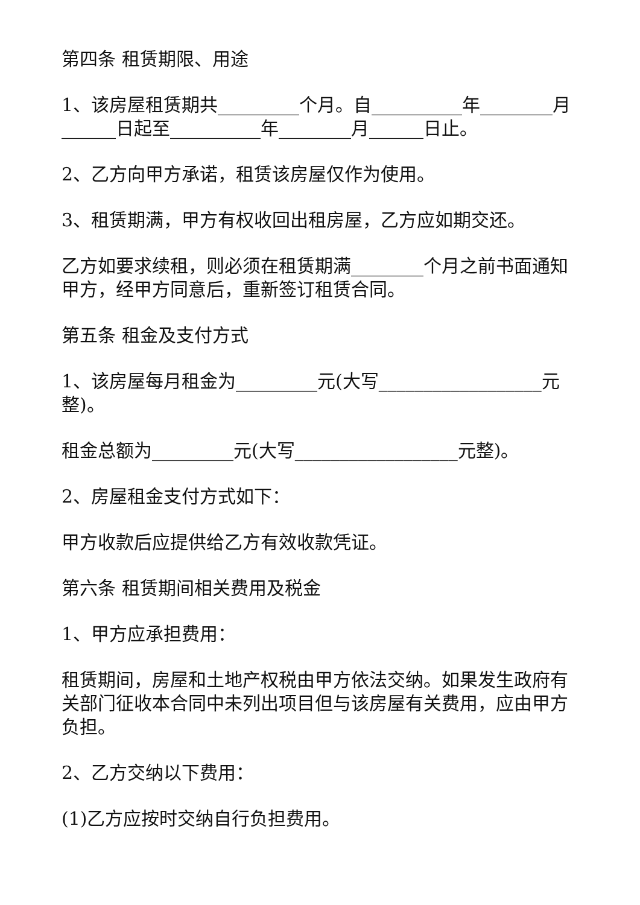第四条 租赁期限、用途
1、该房屋租赁期共_________个月。自__________年________月______日起至__________年________月______日止。
2、乙方向甲方承诺，租赁该房屋仅作为使用。
3、租赁期满，甲方有权收回出租房屋，乙方应如期交还。
乙方如要求续租，则必须在租赁期满________个月之前书面通知甲方，经甲方同意后，重新签订租赁合同。
第五条 租金及支付方式
1、该房屋每月租金为_________元(大写__________________元整)。
租金总额为_________元(大写__________________元整)。
2、房屋租金支付方式如下：
甲方收款后应提供给乙方有效收款凭证。
第六条 租赁期间相关费用及税金
1、甲方应承担费用：
租赁期间，房屋和土地产权税由甲方依法交纳。如果发生政府有关部门征收本合同中未列出项目但与该房屋有关费用，应由甲方负担。
2、乙方交纳以下费用：
(1)乙方应按时交纳自行负担费用。